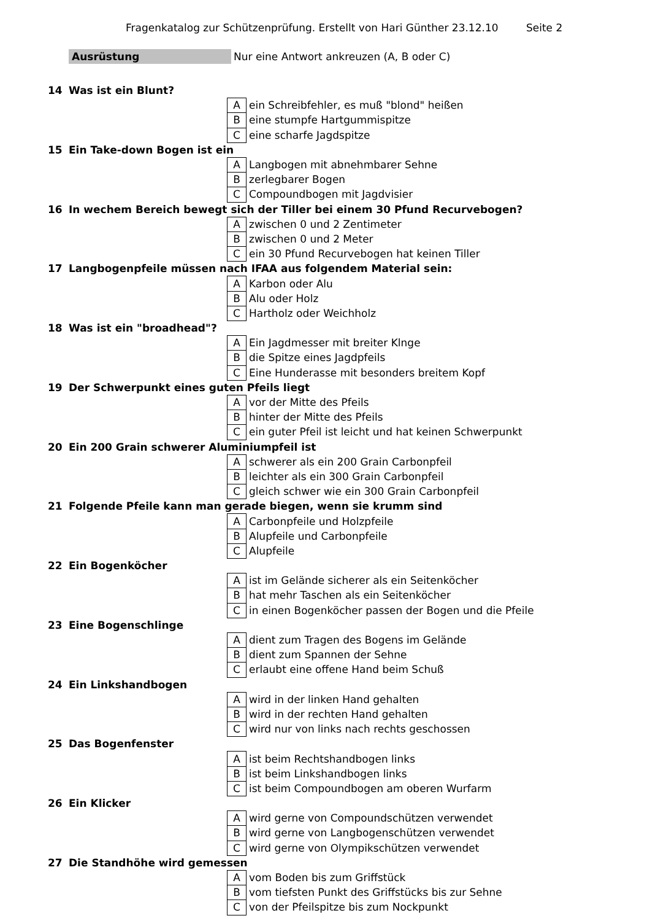Fragenkatalog zur Schützenprüfung. Erstellt von Hari Günther 23.12.10 Seite 2
Ausrüstung Nur eine Antwort ankreuzen (A, B oder C)
| 14 | Was ist ein Blunt? | | |
| | | A | ein Schreibfehler, es muß "blond" heißen |
| | | B | eine stumpfe Hartgummispitze |
| | | C | eine scharfe Jagdspitze |
| 15 | Ein Take-down Bogen ist ein | | |
| | | A | Langbogen mit abnehmbarer Sehne |
| | | B | zerlegbarer Bogen |
| | | C | Compoundbogen mit Jagdvisier |
| 16 | In wechem Bereich bewegt sich der Tiller bei einem 30 Pfund Recurvebogen? | | |
| | | A | zwischen 0 und 2 Zentimeter |
| | | B | zwischen 0 und 2 Meter |
| | | C | ein 30 Pfund Recurvebogen hat keinen Tiller |
| 17 | Langbogenpfeile müssen nach IFAA aus folgendem Material sein: | | |
| | | A | Karbon oder Alu |
| | | B | Alu oder Holz |
| | | C | Hartholz oder Weichholz |
| 18 | Was ist ein "broadhead"? | | |
| | | A | Ein Jagdmesser mit breiter Klnge |
| | | B | die Spitze eines Jagdpfeils |
| | | C | Eine Hunderasse mit besonders breitem Kopf |
| 19 | Der Schwerpunkt eines guten Pfeils liegt | | |
| | | A | vor der Mitte des Pfeils |
| | | B | hinter der Mitte des Pfeils |
| | | C | ein guter Pfeil ist leicht und hat keinen Schwerpunkt |
| 20 | Ein 200 Grain schwerer Aluminiumpfeil ist | | |
| | | A | schwerer als ein 200 Grain Carbonpfeil |
| | | B | leichter als ein 300 Grain Carbonpfeil |
| | | C | gleich schwer wie ein 300 Grain Carbonpfeil |
| 21 | Folgende Pfeile kann man gerade biegen, wenn sie krumm sind | | |
| | | A | Carbonpfeile und Holzpfeile |
| | | B | Alupfeile und Carbonpfeile |
| | | C | Alupfeile |
| 22 | Ein Bogenköcher | | |
| | | A | ist im Gelände sicherer als ein Seitenköcher |
| | | B | hat mehr Taschen als ein Seitenköcher |
| | | C | in einen Bogenköcher passen der Bogen und die Pfeile |
| 23 | Eine Bogenschlinge | | |
| | | A | dient zum Tragen des Bogens im Gelände |
| | | B | dient zum Spannen der Sehne |
| | | C | erlaubt eine offene Hand beim Schuß |
| 24 | Ein Linkshandbogen | | |
| | | A | wird in der linken Hand gehalten |
| | | B | wird in der rechten Hand gehalten |
| | | C | wird nur von links nach rechts geschossen |
| 25 | Das Bogenfenster | | |
| | | A | ist beim Rechtshandbogen links |
| | | B | ist beim Linkshandbogen links |
| | | C | ist beim Compoundbogen am oberen Wurfarm |
| 26 | Ein Klicker | | |
| | | A | wird gerne von Compoundschützen verwendet |
| | | B | wird gerne von Langbogenschützen verwendet |
| | | C | wird gerne von Olympikschützen verwendet |
| 27 | Die Standhöhe wird gemessen | | |
| | | A | vom Boden bis zum Griffstück |
| | | B | vom tiefsten Punkt des Griffstücks bis zur Sehne |
| | | C | von der Pfeilspitze bis zum Nockpunkt |